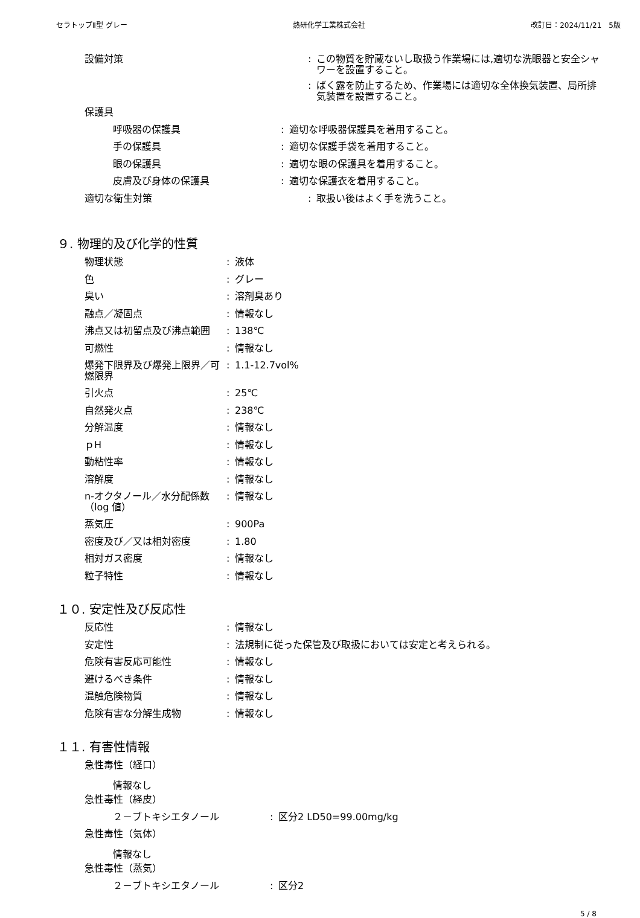セラトップⅡ型 グレー 熱研化学工業株式会社 改訂日：2024/11/21　5版
設備対策 : この物質を貯蔵ないし取扱う作業場には,適切な洗眼器と安全シャワーを設置すること。
: ばく露を防止するため、作業場には適切な全体換気装置、局所排気装置を設置すること。
保護具
呼吸器の保護具 : 適切な呼吸器保護具を着用すること。
手の保護具 : 適切な保護手袋を着用すること。
眼の保護具 : 適切な眼の保護具を着用すること。
皮膚及び身体の保護具 : 適切な保護衣を着用すること。
適切な衛生対策 : 取扱い後はよく手を洗うこと。
９. 物理的及び化学的性質
物理状態 : 液体
色 : グレー
臭い : 溶剤臭あり
融点／凝固点 : 情報なし
沸点又は初留点及び沸点範囲 : 138℃
可燃性 : 情報なし
爆発下限界及び爆発上限界／可燃限界
: 1.1-12.7vol%
引火点 : 25℃
自然発火点 : 238℃
分解温度 : 情報なし
ｐH : 情報なし
動粘性率 : 情報なし
溶解度 : 情報なし
n-オクタノール／水分配係数（log 値）
: 情報なし
蒸気圧 : 900Pa
密度及び／又は相対密度 : 1.80
相対ガス密度 : 情報なし
粒子特性 : 情報なし
１０. 安定性及び反応性
反応性 : 情報なし
安定性 : 法規制に従った保管及び取扱においては安定と考えられる。
危険有害反応可能性 : 情報なし
避けるべき条件 : 情報なし
混触危険物質 : 情報なし
危険有害な分解生成物 : 情報なし
１１. 有害性情報
急性毒性（経口）
情報なし
急性毒性（経皮）
２－ブトキシエタノール : 区分2 LD50=99.00mg/kg
急性毒性（気体）
情報なし
急性毒性（蒸気）
２－ブトキシエタノール : 区分2
5 / 8